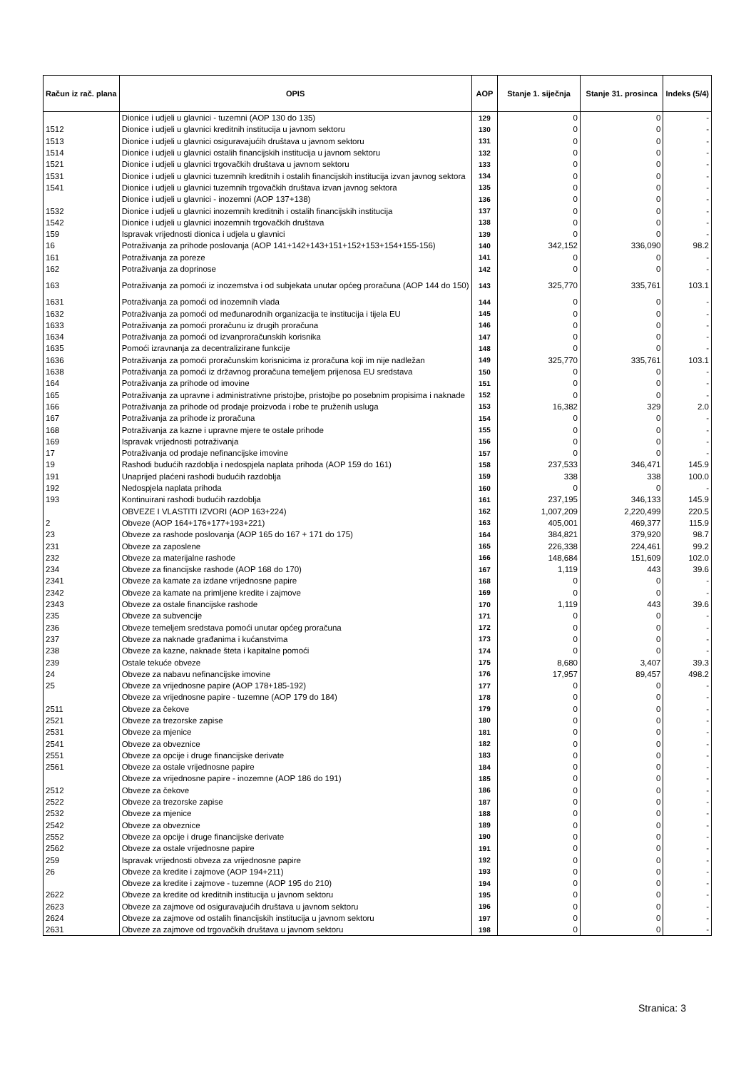| Račun iz rač. plana | OPIS | AOP | Stanje 1. siječnja | Stanje 31. prosinca | Indeks (5/4) |
| --- | --- | --- | --- | --- | --- |
| | Dionice i udjeli u glavnici - tuzemni (AOP 130 do 135) | 129 | 0 | 0 | - |
| 1512 | Dionice i udjeli u glavnici kreditnih institucija u javnom sektoru | 130 | 0 | 0 | - |
| 1513 | Dionice i udjeli u glavnici osiguravajućih društava u javnom sektoru | 131 | 0 | 0 | - |
| 1514 | Dionice i udjeli u glavnici ostalih financijskih institucija u javnom sektoru | 132 | 0 | 0 | - |
| 1521 | Dionice i udjeli u glavnici trgovačkih društava u javnom sektoru | 133 | 0 | 0 | - |
| 1531 | Dionice i udjeli u glavnici tuzemnih kreditnih i ostalih financijskih institucija izvan javnog sektora | 134 | 0 | 0 | - |
| 1541 | Dionice i udjeli u glavnici tuzemnih trgovačkih društava izvan javnog sektora | 135 | 0 | 0 | - |
| | Dionice i udjeli u glavnici - inozemni (AOP 137+138) | 136 | 0 | 0 | - |
| 1532 | Dionice i udjeli u glavnici inozemnih kreditnih i ostalih financijskih institucija | 137 | 0 | 0 | - |
| 1542 | Dionice i udjeli u glavnici inozemnih trgovačkih društava | 138 | 0 | 0 | - |
| 159 | Ispravak vrijednosti dionica i udjela u glavnici | 139 | 0 | 0 | - |
| 16 | Potraživanja za prihode poslovanja (AOP 141+142+143+151+152+153+154+155-156) | 140 | 342,152 | 336,090 | 98.2 |
| 161 | Potraživanja za poreze | 141 | 0 | 0 | - |
| 162 | Potraživanja za doprinose | 142 | 0 | 0 | - |
| 163 | Potraživanja za pomoći iz inozemstva i od subjekata unutar općeg proračuna (AOP 144 do 150) | 143 | 325,770 | 335,761 | 103.1 |
| 1631 | Potraživanja za pomoći od inozemnih vlada | 144 | 0 | 0 | - |
| 1632 | Potraživanja za pomoći od međunarodnih organizacija te institucija i tijela EU | 145 | 0 | 0 | - |
| 1633 | Potraživanja za pomoći proračunu iz drugih proračuna | 146 | 0 | 0 | - |
| 1634 | Potraživanja za pomoći od izvanproračunskih korisnika | 147 | 0 | 0 | - |
| 1635 | Pomoći izravnanja za decentralizirane funkcije | 148 | 0 | 0 | - |
| 1636 | Potraživanja za pomoći proračunskim korisnicima iz proračuna koji im nije nadležan | 149 | 325,770 | 335,761 | 103.1 |
| 1638 | Potraživanja za pomoći iz državnog proračuna temeljem prijenosa EU sredstava | 150 | 0 | 0 | - |
| 164 | Potraživanja za prihode od imovine | 151 | 0 | 0 | - |
| 165 | Potraživanja za upravne i administrativne pristojbe, pristojbe po posebnim propisima i naknade | 152 | 0 | 0 | - |
| 166 | Potraživanja za prihode od prodaje proizvoda i robe te pruženih usluga | 153 | 16,382 | 329 | 2.0 |
| 167 | Potraživanja za prihode iz proračuna | 154 | 0 | 0 | - |
| 168 | Potraživanja za kazne i upravne mjere te ostale prihode | 155 | 0 | 0 | - |
| 169 | Ispravak vrijednosti potraživanja | 156 | 0 | 0 | - |
| 17 | Potraživanja od prodaje nefinancijske imovine | 157 | 0 | 0 | - |
| 19 | Rashodi budućih razdoblja i nedospjela naplata prihoda (AOP 159 do 161) | 158 | 237,533 | 346,471 | 145.9 |
| 191 | Unaprijed plaćeni rashodi budućih razdoblja | 159 | 338 | 338 | 100.0 |
| 192 | Nedospjela naplata prihoda | 160 | 0 | 0 | - |
| 193 | Kontinuirani rashodi budućih razdoblja | 161 | 237,195 | 346,133 | 145.9 |
| | OBVEZE I VLASTITI IZVORI (AOP 163+224) | 162 | 1,007,209 | 2,220,499 | 220.5 |
| 2 | Obveze (AOP 164+176+177+193+221) | 163 | 405,001 | 469,377 | 115.9 |
| 23 | Obveze za rashode poslovanja (AOP 165 do 167 + 171 do 175) | 164 | 384,821 | 379,920 | 98.7 |
| 231 | Obveze za zaposlene | 165 | 226,338 | 224,461 | 99.2 |
| 232 | Obveze za materijalne rashode | 166 | 148,684 | 151,609 | 102.0 |
| 234 | Obveze za financijske rashode (AOP 168 do 170) | 167 | 1,119 | 443 | 39.6 |
| 2341 | Obveze za kamate za izdane vrijednosne papire | 168 | 0 | 0 | - |
| 2342 | Obveze za kamate na primljene kredite i zajmove | 169 | 0 | 0 | - |
| 2343 | Obveze za ostale financijske rashode | 170 | 1,119 | 443 | 39.6 |
| 235 | Obveze za subvencije | 171 | 0 | 0 | - |
| 236 | Obveze temeljem sredstava pomoći unutar općeg proračuna | 172 | 0 | 0 | - |
| 237 | Obveze za naknade građanima i kućanstvima | 173 | 0 | 0 | - |
| 238 | Obveze za kazne, naknade šteta i kapitalne pomoći | 174 | 0 | 0 | - |
| 239 | Ostale tekuće obveze | 175 | 8,680 | 3,407 | 39.3 |
| 24 | Obveze za nabavu nefinancijske imovine | 176 | 17,957 | 89,457 | 498.2 |
| 25 | Obveze za vrijednosne papire (AOP 178+185-192) | 177 | 0 | 0 | - |
| | Obveze za vrijednosne papire - tuzemne (AOP 179 do 184) | 178 | 0 | 0 | - |
| 2511 | Obveze za čekove | 179 | 0 | 0 | - |
| 2521 | Obveze za trezorske zapise | 180 | 0 | 0 | - |
| 2531 | Obveze za mjenice | 181 | 0 | 0 | - |
| 2541 | Obveze za obveznice | 182 | 0 | 0 | - |
| 2551 | Obveze za opcije i druge financijske derivate | 183 | 0 | 0 | - |
| 2561 | Obveze za ostale vrijednosne papire | 184 | 0 | 0 | - |
| | Obveze za vrijednosne papire - inozemne (AOP 186 do 191) | 185 | 0 | 0 | - |
| 2512 | Obveze za čekove | 186 | 0 | 0 | - |
| 2522 | Obveze za trezorske zapise | 187 | 0 | 0 | - |
| 2532 | Obveze za mjenice | 188 | 0 | 0 | - |
| 2542 | Obveze za obveznice | 189 | 0 | 0 | - |
| 2552 | Obveze za opcije i druge financijske derivate | 190 | 0 | 0 | - |
| 2562 | Obveze za ostale vrijednosne papire | 191 | 0 | 0 | - |
| 259 | Ispravak vrijednosti obveza za vrijednosne papire | 192 | 0 | 0 | - |
| 26 | Obveze za kredite i zajmove (AOP 194+211) | 193 | 0 | 0 | - |
| | Obveze za kredite i zajmove - tuzemne (AOP 195 do 210) | 194 | 0 | 0 | - |
| 2622 | Obveze za kredite od kreditnih institucija u javnom sektoru | 195 | 0 | 0 | - |
| 2623 | Obveze za zajmove od osiguravajućih društava u javnom sektoru | 196 | 0 | 0 | - |
| 2624 | Obveze za zajmove od ostalih financijskih institucija u javnom sektoru | 197 | 0 | 0 | - |
| 2631 | Obveze za zajmove od trgovačkih društava u javnom sektoru | 198 | 0 | 0 | - |
Stranica: 3